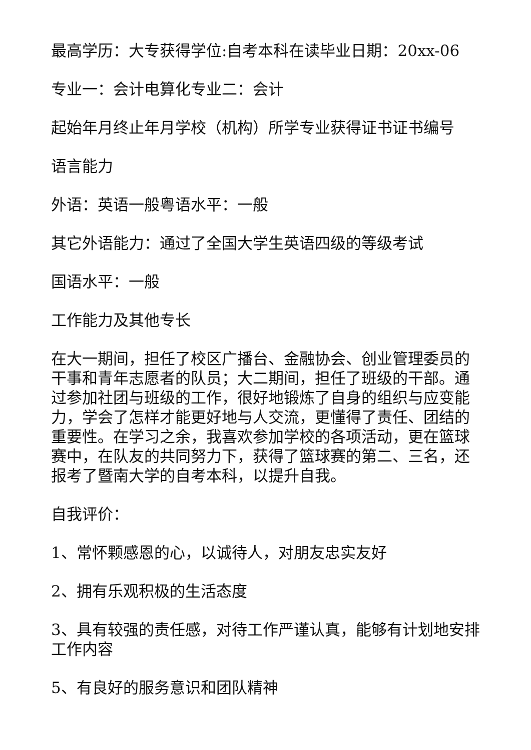最高学历：大专获得学位:自考本科在读毕业日期：20xx-06
专业一：会计电算化专业二：会计
起始年月终止年月学校（机构）所学专业获得证书证书编号
语言能力
外语：英语一般粤语水平：一般
其它外语能力：通过了全国大学生英语四级的等级考试
国语水平：一般
工作能力及其他专长
在大一期间，担任了校区广播台、金融协会、创业管理委员的干事和青年志愿者的队员；大二期间，担任了班级的干部。通过参加社团与班级的工作，很好地锻炼了自身的组织与应变能力，学会了怎样才能更好地与人交流，更懂得了责任、团结的重要性。在学习之余，我喜欢参加学校的各项活动，更在篮球赛中，在队友的共同努力下，获得了篮球赛的第二、三名，还报考了暨南大学的自考本科，以提升自我。
自我评价：
1、常怀颗感恩的心，以诚待人，对朋友忠实友好
2、拥有乐观积极的生活态度
3、具有较强的责任感，对待工作严谨认真，能够有计划地安排工作内容
5、有良好的服务意识和团队精神